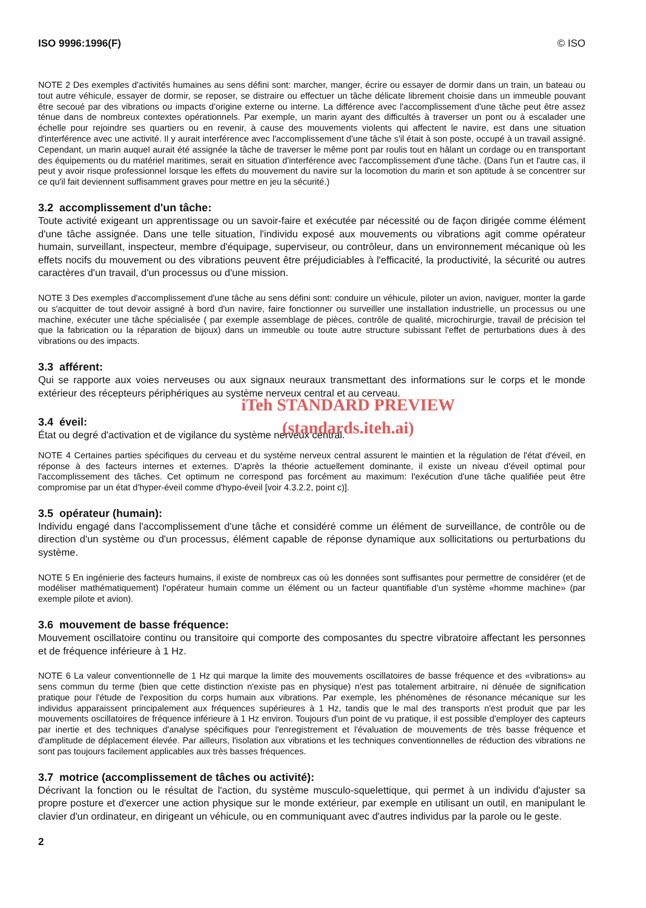ISO 9996:1996(F) © ISO
NOTE 2 Des exemples d'activités humaines au sens défini sont: marcher, manger, écrire ou essayer de dormir dans un train, un bateau ou tout autre véhicule, essayer de dormir, se reposer, se distraire ou effectuer un tâche délicate librement choisie dans un immeuble pouvant être secoué par des vibrations ou impacts d'origine externe ou interne. La différence avec l'accomplissement d'une tâche peut être assez ténue dans de nombreux contextes opérationnels. Par exemple, un marin ayant des difficultés à traverser un pont ou à escalader une échelle pour rejoindre ses quartiers ou en revenir, à cause des mouvements violents qui affectent le navire, est dans une situation d'interférence avec une activité. Il y aurait interférence avec l'accomplissement d'une tâche s'il était à son poste, occupé à un travail assigné. Cependant, un marin auquel aurait été assignée la tâche de traverser le même pont par roulis tout en hâlant un cordage ou en transportant des équipements ou du matériel maritimes, serait en situation d'interférence avec l'accomplissement d'une tâche. (Dans l'un et l'autre cas, il peut y avoir risque professionnel lorsque les effets du mouvement du navire sur la locomotion du marin et son aptitude à se concentrer sur ce qu'il fait deviennent suffisamment graves pour mettre en jeu la sécurité.)
3.2 accomplissement d'un tâche:
Toute activité exigeant un apprentissage ou un savoir-faire et exécutée par nécessité ou de façon dirigée comme élément d'une tâche assignée. Dans une telle situation, l'individu exposé aux mouvements ou vibrations agit comme opérateur humain, surveillant, inspecteur, membre d'équipage, superviseur, ou contrôleur, dans un environnement mécanique où les effets nocifs du mouvement ou des vibrations peuvent être préjudiciables à l'efficacité, la productivité, la sécurité ou autres caractères d'un travail, d'un processus ou d'une mission.
NOTE 3 Des exemples d'accomplissement d'une tâche au sens défini sont: conduire un véhicule, piloter un avion, naviguer, monter la garde ou s'acquitter de tout devoir assigné à bord d'un navire, faire fonctionner ou surveiller une installation industrielle, un processus ou une machine, exécuter une tâche spécialisée ( par exemple assemblage de pièces, contrôle de qualité, microchirurgie, travail de précision tel que la fabrication ou la réparation de bijoux) dans un immeuble ou toute autre structure subissant l'effet de perturbations dues à des vibrations ou des impacts.
3.3 afférent:
Qui se rapporte aux voies nerveuses ou aux signaux neuraux transmettant des informations sur le corps et le monde extérieur des récepteurs périphériques au système nerveux central et au cerveau.
iTeh STANDARD PREVIEW
3.4 éveil:
État ou degré d'activation et de vigilance du système nerveux central.
(standards.iteh.ai)
NOTE 4 Certaines parties spécifiques du cerveau et du système nerveux central assurent le maintien et la régulation de l'état d'éveil, en réponse à des facteurs internes et externes. D'après la théorie actuellement dominante, il existe un niveau d'éveil optimal pour l'accomplissement des tâches. Cet optimum ne correspond pas forcément au maximum: l'exécution d'une tâche qualifiée peut être compromise par un état d'hyper-éveil comme d'hypo-éveil [voir 4.3.2.2, point c)].
3.5 opérateur (humain):
Individu engagé dans l'accomplissement d'une tâche et considéré comme un élément de surveillance, de contrôle ou de direction d'un système ou d'un processus, élément capable de réponse dynamique aux sollicitations ou perturbations du système.
NOTE 5 En ingénierie des facteurs humains, il existe de nombreux cas où les données sont suffisantes pour permettre de considérer (et de modéliser mathématiquement) l'opérateur humain comme un élément ou un facteur quantifiable d'un système «homme machine» (par exemple pilote et avion).
3.6 mouvement de basse fréquence:
Mouvement oscillatoire continu ou transitoire qui comporte des composantes du spectre vibratoire affectant les personnes et de fréquence inférieure à 1 Hz.
NOTE 6 La valeur conventionnelle de 1 Hz qui marque la limite des mouvements oscillatoires de basse fréquence et des «vibrations» au sens commun du terme (bien que cette distinction n'existe pas en physique) n'est pas totalement arbitraire, ni dénuée de signification pratique pour l'étude de l'exposition du corps humain aux vibrations. Par exemple, les phénomènes de résonance mécanique sur les individus apparaissent principalement aux fréquences supérieures à 1 Hz, tandis que le mal des transports n'est produit que par les mouvements oscillatoires de fréquence inférieure à 1 Hz environ. Toujours d'un point de vu pratique, il est possible d'employer des capteurs par inertie et des techniques d'analyse spécifiques pour l'enregistrement et l'évaluation de mouvements de très basse fréquence et d'amplitude de déplacement élevée. Par ailleurs, l'isolation aux vibrations et les techniques conventionnelles de réduction des vibrations ne sont pas toujours facilement applicables aux très basses fréquences.
3.7 motrice (accomplissement de tâches ou activité):
Décrivant la fonction ou le résultat de l'action, du système musculo-squelettique, qui permet à un individu d'ajuster sa propre posture et d'exercer une action physique sur le monde extérieur, par exemple en utilisant un outil, en manipulant le clavier d'un ordinateur, en dirigeant un véhicule, ou en communiquant avec d'autres individus par la parole ou le geste.
2